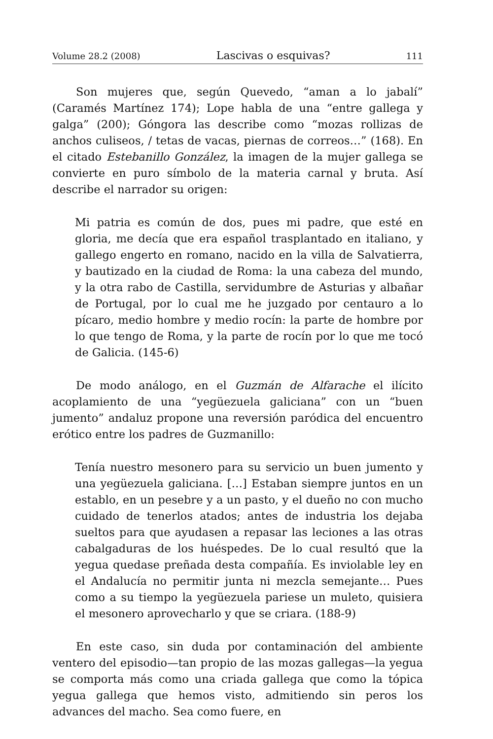Volume 28.2 (2008) Lascivas o esquivas? 111
Son mujeres que, según Quevedo, “aman a lo jabalí” (Caramés Martínez 174); Lope habla de una “entre gallega y galga” (200); Góngora las describe como “mozas rollizas de anchos culiseos, / tetas de vacas, piernas de correos…” (168). En el citado Estebanillo González, la imagen de la mujer gallega se convierte en puro símbolo de la materia carnal y bruta. Así describe el narrador su origen:
Mi patria es común de dos, pues mi padre, que esté en gloria, me decía que era español trasplantado en italiano, y gallego engerto en romano, nacido en la villa de Salvatierra, y bautizado en la ciudad de Roma: la una cabeza del mundo, y la otra rabo de Castilla, servidumbre de Asturias y albañar de Portugal, por lo cual me he juzgado por centauro a lo pícaro, medio hombre y medio rocín: la parte de hombre por lo que tengo de Roma, y la parte de rocín por lo que me tocó de Galicia. (145-6)
De modo análogo, en el Guzmán de Alfarache el ilícito acoplamiento de una “yegüezuela galiciana” con un “buen jumento” andaluz propone una reversión paródica del encuentro erótico entre los padres de Guzmanillo:
Tenía nuestro mesonero para su servicio un buen jumento y una yegüezuela galiciana. […] Estaban siempre juntos en un establo, en un pesebre y a un pasto, y el dueño no con mucho cuidado de tenerlos atados; antes de industria los dejaba sueltos para que ayudasen a repasar las leciones a las otras cabalgaduras de los huéspedes. De lo cual resultó que la yegua quedase preñada desta compañía. Es inviolable ley en el Andalucía no permitir junta ni mezcla semejante… Pues como a su tiempo la yegüezuela pariese un muleto, quisiera el mesonero aprovecharlo y que se criara. (188-9)
En este caso, sin duda por contaminación del ambiente ventero del episodio—tan propio de las mozas gallegas—la yegua se comporta más como una criada gallega que como la tópica yegua gallega que hemos visto, admitiendo sin peros los advances del macho. Sea como fuere, en